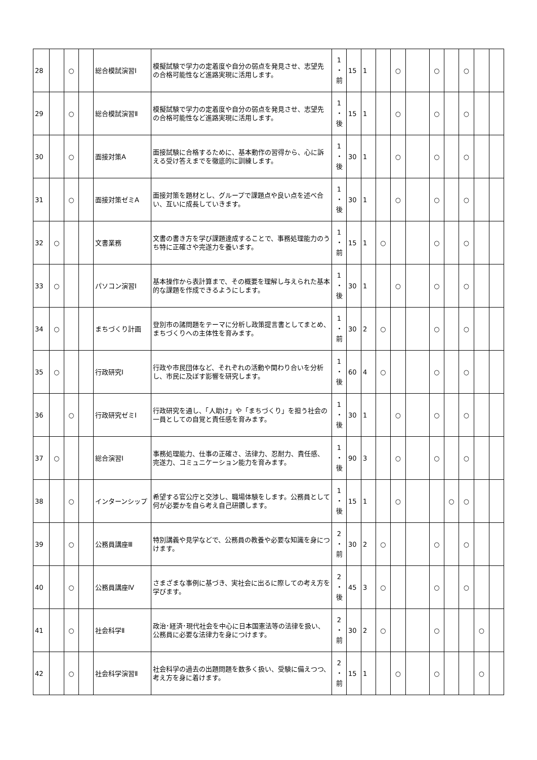| 28 | | ○ | | 総合模試演習Ⅰ | 模擬試験で学力の定着度や自分の弱点を発見させ、志望先の合格可能性など進路実現に活用します。 | 1 ・ 前 | 15 | 1 | | ○ | | ○ | | ○ | | |
| 29 | | ○ | | 総合模試演習Ⅱ | 模擬試験で学力の定着度や自分の弱点を発見させ、志望先の合格可能性など進路実現に活用します。 | 1 ・ 後 | 15 | 1 | | ○ | | ○ | | ○ | | |
| 30 | | ○ | | 面接対策A | 面接試験に合格するために、基本動作の習得から、心に訴える受け答えまでを徹底的に訓練します。 | 1 ・ 後 | 30 | 1 | | ○ | | ○ | | ○ | | |
| 31 | | ○ | | 面接対策ゼミA | 面接対策を題材とし、グループで課題点や良い点を述べ合い、互いに成長していきます。 | 1 ・ 後 | 30 | 1 | | ○ | | ○ | | ○ | | |
| 32 | ○ | | | 文書業務 | 文書の書き方を学び課題達成することで、事務処理能力のうち特に正確さや完遂力を養います。 | 1 ・ 前 | 15 | 1 | ○ | | | ○ | | ○ | | |
| 33 | ○ | | | パソコン演習Ⅰ | 基本操作から表計算まで、その概要を理解し与えられた基本的な課題を作成できるようにします。 | 1 ・ 後 | 30 | 1 | | ○ | | ○ | | ○ | | |
| 34 | ○ | | | まちづくり計画 | 登別市の諸問題をテーマに分析し政策提言書としてまとめ、まちづくりへの主体性を育みます。 | 1 ・ 前 | 30 | 2 | ○ | | | ○ | | ○ | | |
| 35 | ○ | | | 行政研究Ⅰ | 行政や市民団体など、それぞれの活動や関わり合いを分析し、市民に及ぼす影響を研究します。 | 1 ・ 後 | 60 | 4 | ○ | | | ○ | | ○ | | |
| 36 | | ○ | | 行政研究ゼミⅠ | 行政研究を通し、「人助け」や「まちづくり」を担う社会の一員としての自覚と責任感を育みます。 | 1 ・ 後 | 30 | 1 | | ○ | | ○ | | ○ | | |
| 37 | ○ | | | 総合演習Ⅰ | 事務処理能力、仕事の正確さ、法律力、忍耐力、責任感、完遂力、コミュニケーション能力を育みます。 | 1 ・ 後 | 90 | 3 | | ○ | | ○ | | ○ | | |
| 38 | | ○ | | インターンシップ | 希望する官公庁と交渉し、職場体験をします。公務員として何が必要かを自ら考え自己研鑽します。 | 1 ・ 後 | 15 | 1 | | ○ | | | ○ | ○ | | |
| 39 | | ○ | | 公務員講座Ⅲ | 特別講義や見学などで、公務員の教養や必要な知識を身につけます。 | 2 ・ 前 | 30 | 2 | ○ | | | ○ | | ○ | | |
| 40 | | ○ | | 公務員講座Ⅳ | さまざまな事例に基づき、実社会に出るに際しての考え方を学びます。 | 2 ・ 後 | 45 | 3 | ○ | | | ○ | | ○ | | |
| 41 | | ○ | | 社会科学Ⅱ | 政治･経済･現代社会を中心に日本国憲法等の法律を扱い、公務員に必要な法律力を身につけます。 | 2 ・ 前 | 30 | 2 | ○ | | | ○ | | | ○ | |
| 42 | | ○ | | 社会科学演習Ⅱ | 社会科学の過去の出題問題を数多く扱い、受験に備えつつ、考え方を身に着けます。 | 2 ・ 前 | 15 | 1 | | ○ | | ○ | | | ○ | |